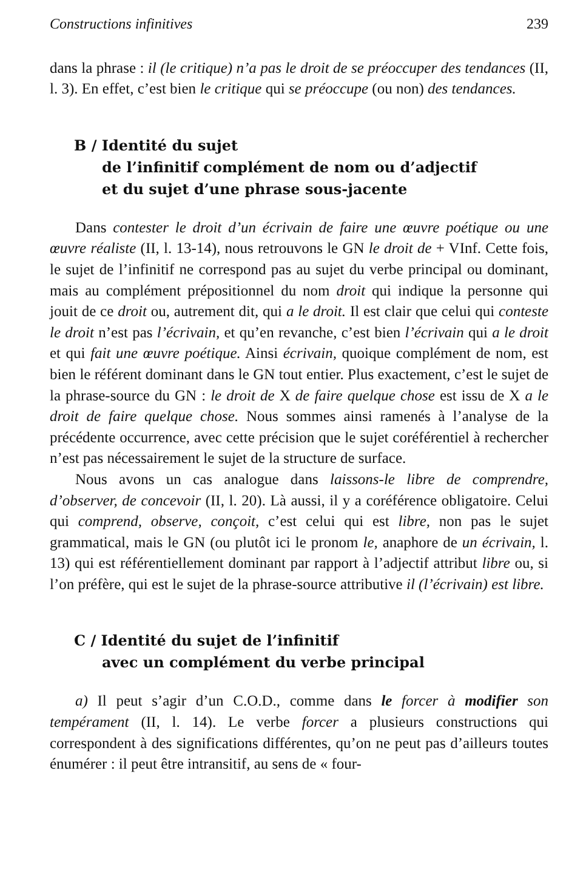Constructions infinitives 239
dans la phrase : il (le critique) n’a pas le droit de se préoccuper des tendances (II, l. 3). En effet, c’est bien le critique qui se préoccupe (ou non) des tendances.
B / Identité du sujet
de l’infinitif complément de nom ou d’adjectif
et du sujet d’une phrase sous-jacente
Dans contester le droit d’un écrivain de faire une œuvre poétique ou une œuvre réaliste (II, l. 13-14), nous retrouvons le GN le droit de + VInf. Cette fois, le sujet de l’infinitif ne correspond pas au sujet du verbe principal ou dominant, mais au complément prépositionnel du nom droit qui indique la personne qui jouit de ce droit ou, autrement dit, qui a le droit. Il est clair que celui qui conteste le droit n’est pas l’écrivain, et qu’en revanche, c’est bien l’écrivain qui a le droit et qui fait une œuvre poétique. Ainsi écrivain, quoique complément de nom, est bien le référent dominant dans le GN tout entier. Plus exactement, c’est le sujet de la phrase-source du GN : le droit de X de faire quelque chose est issu de X a le droit de faire quelque chose. Nous sommes ainsi ramenés à l’analyse de la précédente occurrence, avec cette précision que le sujet coréférentiel à rechercher n’est pas nécessairement le sujet de la structure de surface.
Nous avons un cas analogue dans laissons-le libre de comprendre, d’observer, de concevoir (II, l. 20). Là aussi, il y a coréférence obligatoire. Celui qui comprend, observe, conçoit, c’est celui qui est libre, non pas le sujet grammatical, mais le GN (ou plutôt ici le pronom le, anaphore de un écrivain, l. 13) qui est référentiellement dominant par rapport à l’adjectif attribut libre ou, si l’on préfère, qui est le sujet de la phrase-source attributive il (l’écrivain) est libre.
C / Identité du sujet de l’infinitif
avec un complément du verbe principal
a) Il peut s’agir d’un C.O.D., comme dans le forcer à modifier son tempérament (II, l. 14). Le verbe forcer a plusieurs constructions qui correspondent à des significations différentes, qu’on ne peut pas d’ailleurs toutes énumérer : il peut être intransitif, au sens de « four-